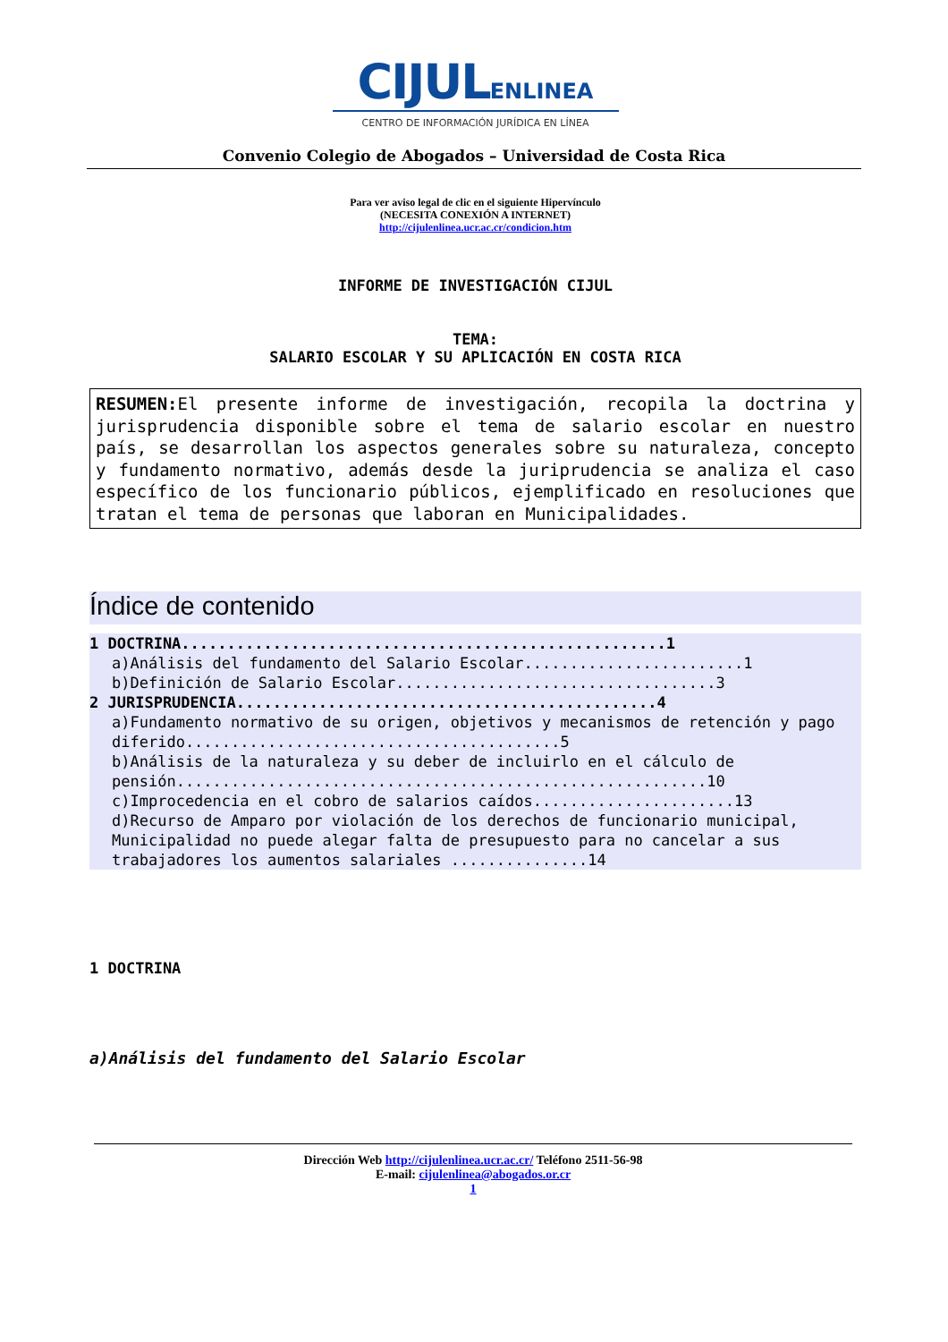CIJULENLINEA
CENTRO DE INFORMACIÓN JURÍDICA EN LÍNEA
Convenio Colegio de Abogados – Universidad de Costa Rica
Para ver aviso legal de clic en el siguiente Hipervínculo
(NECESITA CONEXIÓN A INTERNET)
http://cijulenlinea.ucr.ac.cr/condicion.htm
INFORME DE INVESTIGACIÓN CIJUL
TEMA:
SALARIO ESCOLAR Y SU APLICACIÓN EN COSTA RICA
RESUMEN: El presente informe de investigación, recopila la doctrina y jurisprudencia disponible sobre el tema de salario escolar en nuestro país, se desarrollan los aspectos generales sobre su naturaleza, concepto y fundamento normativo, además desde la juriprudencia se analiza el caso específico de los funcionario públicos, ejemplificado en resoluciones que tratan el tema de personas que laboran en Municipalidades.
Índice de contenido
1 DOCTRINA.....................................................1
a)Análisis del fundamento del Salario Escolar........................1
b)Definición de Salario Escolar...................................3
2 JURISPRUDENCIA..............................................4
a)Fundamento normativo de su origen, objetivos y mecanismos de retención y pago diferido.........................................5
b)Análisis de la naturaleza y su deber de incluirlo en el cálculo de pensión..........................................................10
c)Improcedencia en el cobro de salarios caídos......................13
d)Recurso de Amparo por violación de los derechos de funcionario municipal, Municipalidad no puede alegar falta de presupuesto para no cancelar a sus trabajadores los aumentos salariales ...............14
1 DOCTRINA
a)Análisis del fundamento del Salario Escolar
Dirección Web http://cijulenlinea.ucr.ac.cr/ Teléfono 2511-56-98
E-mail: cijulenlinea@abogados.or.cr
1